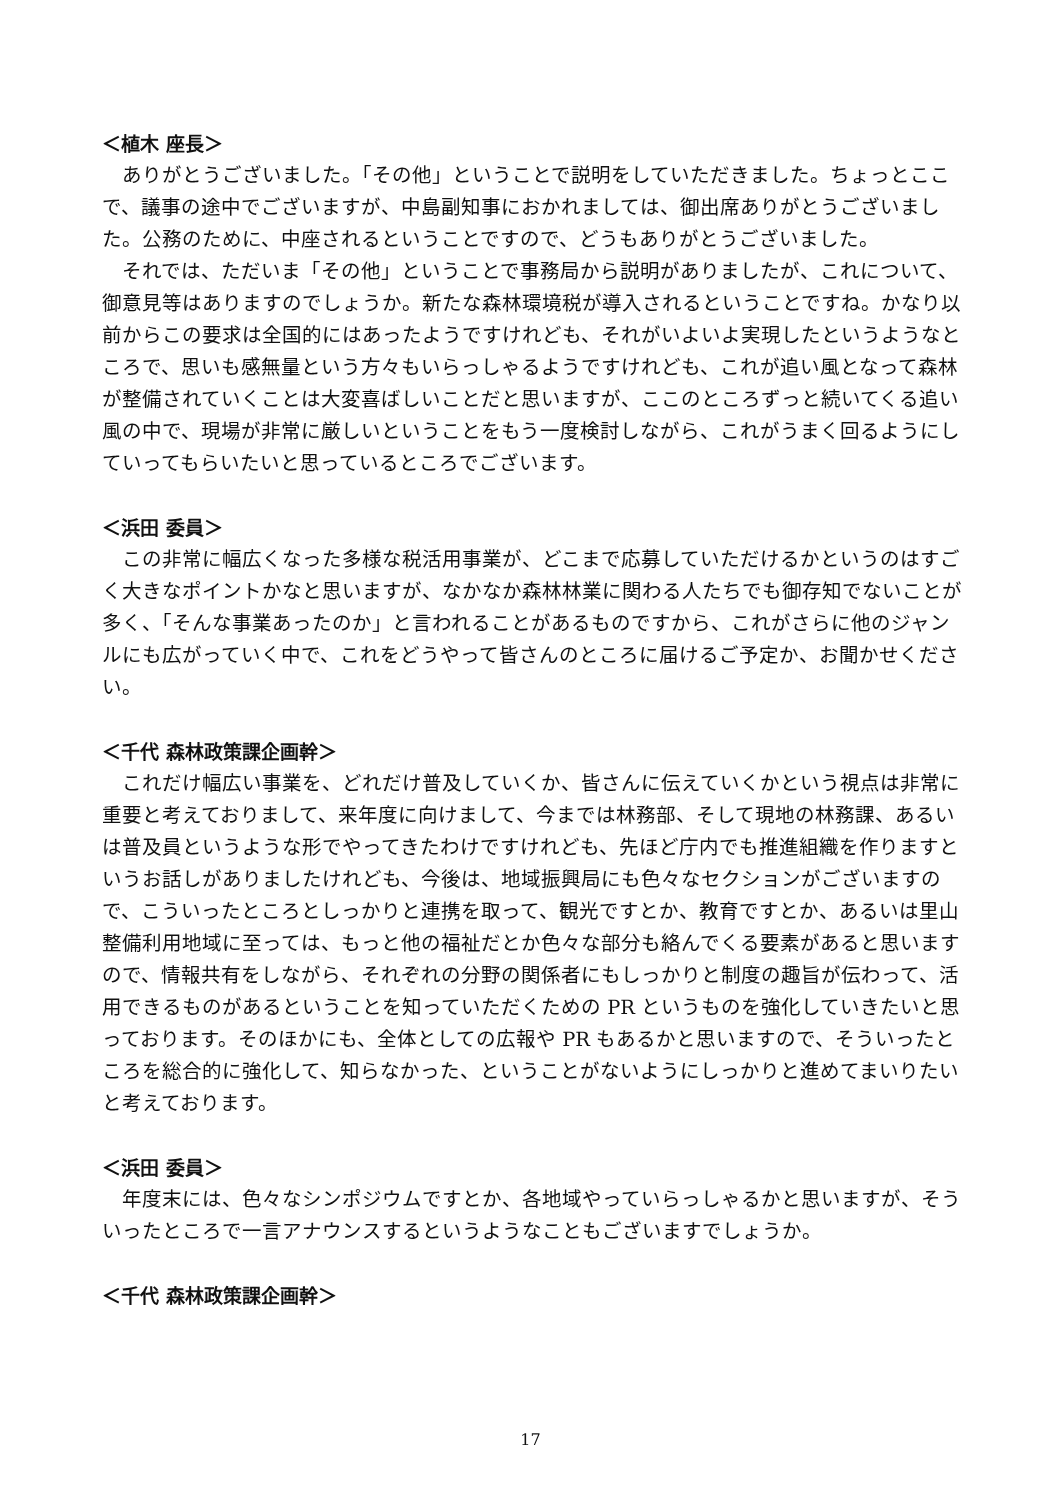＜植木 座長＞
ありがとうございました。「その他」ということで説明をしていただきました。ちょっとここで、議事の途中でございますが、中島副知事におかれましては、御出席ありがとうございました。公務のために、中座されるということですので、どうもありがとうございました。
それでは、ただいま「その他」ということで事務局から説明がありましたが、これについて、御意見等はありますのでしょうか。新たな森林環境税が導入されるということですね。かなり以前からこの要求は全国的にはあったようですけれども、それがいよいよ実現したというようなところで、思いも感無量という方々もいらっしゃるようですけれども、これが追い風となって森林が整備されていくことは大変喜ばしいことだと思いますが、ここのところずっと続いてくる追い風の中で、現場が非常に厳しいということをもう一度検討しながら、これがうまく回るようにしていってもらいたいと思っているところでございます。
＜浜田 委員＞
この非常に幅広くなった多様な税活用事業が、どこまで応募していただけるかというのはすごく大きなポイントかなと思いますが、なかなか森林林業に関わる人たちでも御存知でないことが多く、「そんな事業あったのか」と言われることがあるものですから、これがさらに他のジャンルにも広がっていく中で、これをどうやって皆さんのところに届けるご予定か、お聞かせください。
＜千代 森林政策課企画幹＞
これだけ幅広い事業を、どれだけ普及していくか、皆さんに伝えていくかという視点は非常に重要と考えておりまして、来年度に向けまして、今までは林務部、そして現地の林務課、あるいは普及員というような形でやってきたわけですけれども、先ほど庁内でも推進組織を作りますというお話しがありましたけれども、今後は、地域振興局にも色々なセクションがございますので、こういったところとしっかりと連携を取って、観光ですとか、教育ですとか、あるいは里山整備利用地域に至っては、もっと他の福祉だとか色々な部分も絡んでくる要素があると思いますので、情報共有をしながら、それぞれの分野の関係者にもしっかりと制度の趣旨が伝わって、活用できるものがあるということを知っていただくための PR というものを強化していきたいと思っております。そのほかにも、全体としての広報や PR もあるかと思いますので、そういったところを総合的に強化して、知らなかった、ということがないようにしっかりと進めてまいりたいと考えております。
＜浜田 委員＞
年度末には、色々なシンポジウムですとか、各地域やっていらっしゃるかと思いますが、そういったところで一言アナウンスするというようなこともございますでしょうか。
＜千代 森林政策課企画幹＞
17